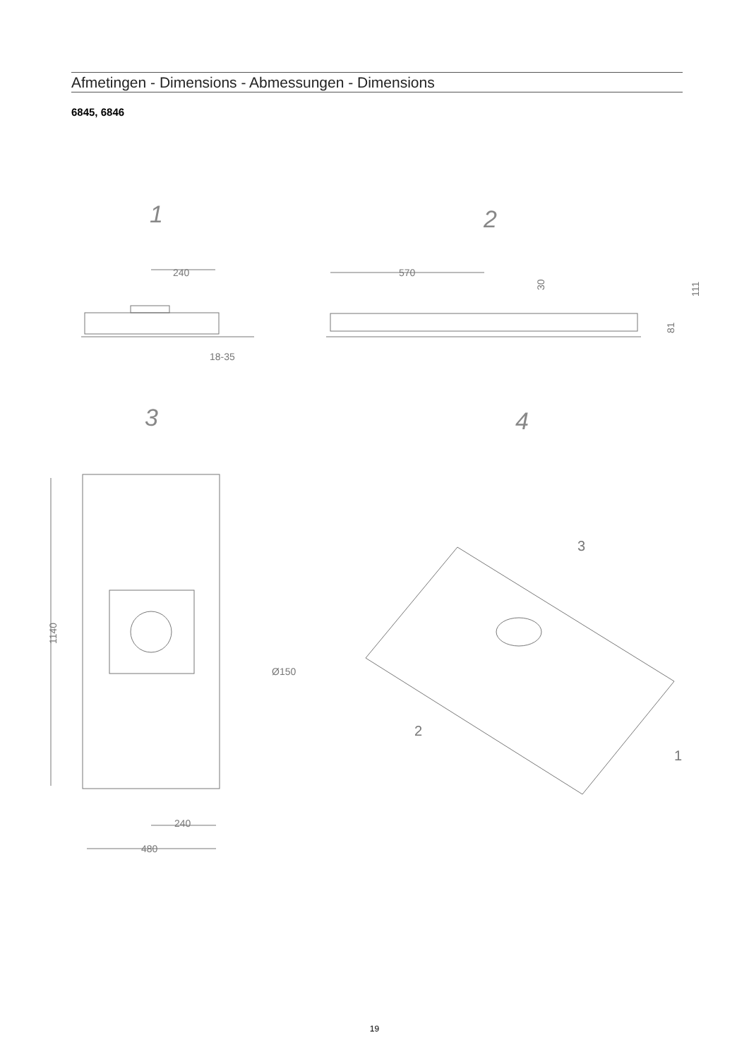Afmetingen - Dimensions - Abmessungen - Dimensions
6845, 6846
1
2
3
4
240
18-35
570
30
111
81
1140
Ø150
240
480
3
2
1
19